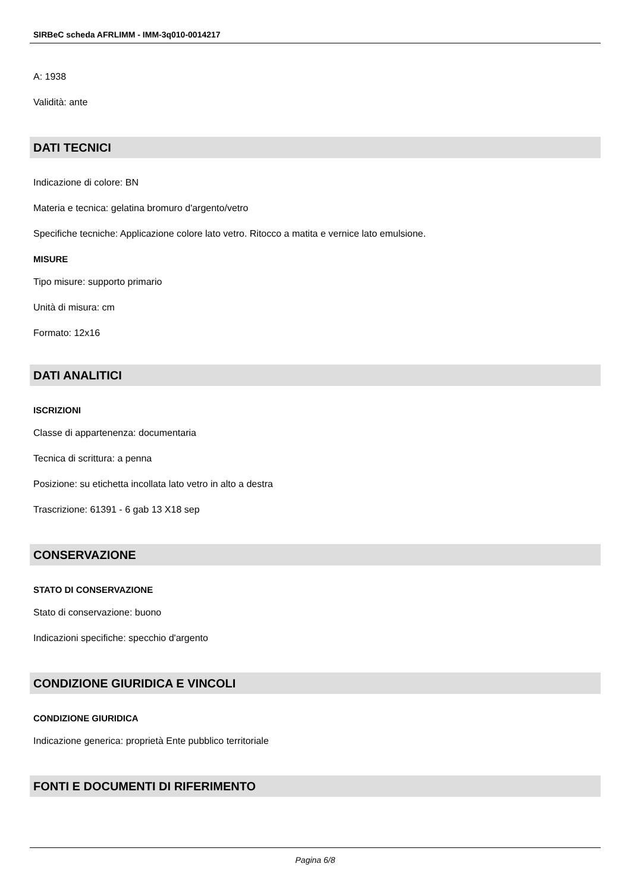SIRBeC scheda AFRLIMM - IMM-3q010-0014217
A: 1938
Validità: ante
DATI TECNICI
Indicazione di colore: BN
Materia e tecnica: gelatina bromuro d'argento/vetro
Specifiche tecniche: Applicazione colore lato vetro. Ritocco a matita e vernice lato emulsione.
MISURE
Tipo misure: supporto primario
Unità di misura: cm
Formato: 12x16
DATI ANALITICI
ISCRIZIONI
Classe di appartenenza: documentaria
Tecnica di scrittura: a penna
Posizione: su etichetta incollata lato vetro in alto a destra
Trascrizione: 61391 - 6 gab 13 X18 sep
CONSERVAZIONE
STATO DI CONSERVAZIONE
Stato di conservazione: buono
Indicazioni specifiche: specchio d'argento
CONDIZIONE GIURIDICA E VINCOLI
CONDIZIONE GIURIDICA
Indicazione generica: proprietà Ente pubblico territoriale
FONTI E DOCUMENTI DI RIFERIMENTO
Pagina 6/8